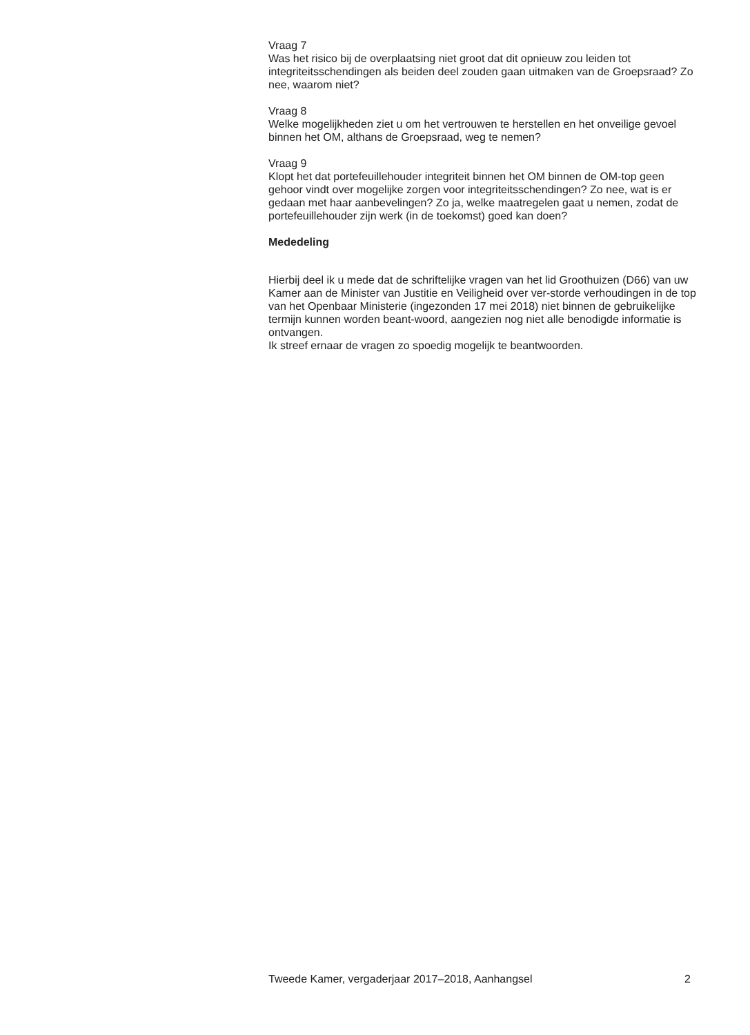Vraag 7
Was het risico bij de overplaatsing niet groot dat dit opnieuw zou leiden tot integriteitsschendingen als beiden deel zouden gaan uitmaken van de Groepsraad? Zo nee, waarom niet?
Vraag 8
Welke mogelijkheden ziet u om het vertrouwen te herstellen en het onveilige gevoel binnen het OM, althans de Groepsraad, weg te nemen?
Vraag 9
Klopt het dat portefeuillehouder integriteit binnen het OM binnen de OM-top geen gehoor vindt over mogelijke zorgen voor integriteitsschendingen? Zo nee, wat is er gedaan met haar aanbevelingen? Zo ja, welke maatregelen gaat u nemen, zodat de portefeuillehouder zijn werk (in de toekomst) goed kan doen?
Mededeling
Hierbij deel ik u mede dat de schriftelijke vragen van het lid Groothuizen (D66) van uw Kamer aan de Minister van Justitie en Veiligheid over ver-storde verhoudingen in de top van het Openbaar Ministerie (ingezonden 17 mei 2018) niet binnen de gebruikelijke termijn kunnen worden beant-woord, aangezien nog niet alle benodigde informatie is ontvangen.
Ik streef ernaar de vragen zo spoedig mogelijk te beantwoorden.
Tweede Kamer, vergaderjaar 2017–2018, Aanhangsel 2